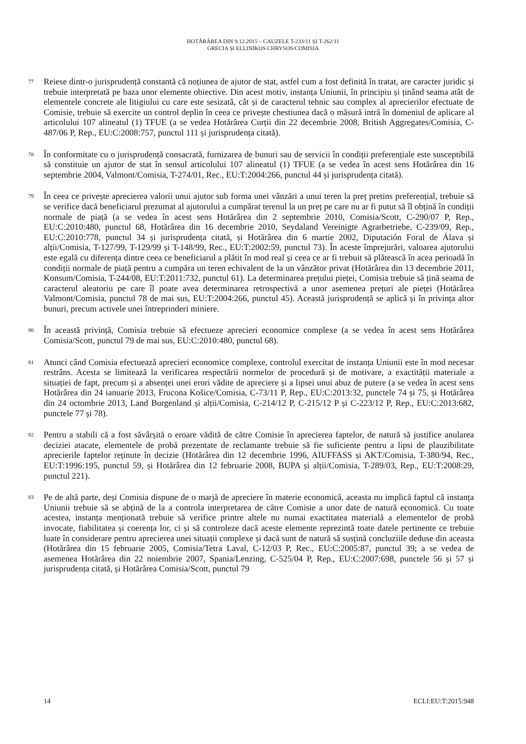HOTĂRÂREA DIN 9.12.2015 – CAUZELE T-233/11 ȘI T-262/11
GRECIA ȘI ELLINIKOS CHRYSOS/COMISIA
77
Reiese dintr-o jurisprudență constantă că noțiunea de ajutor de stat, astfel cum a fost definită în tratat, are caracter juridic și trebuie interpretată pe baza unor elemente obiective. Din acest motiv, instanța Uniunii, în principiu și ținând seama atât de elementele concrete ale litigiului cu care este sesizată, cât și de caracterul tehnic sau complex al aprecierilor efectuate de Comisie, trebuie să exercite un control deplin în ceea ce privește chestiunea dacă o măsură intră în domeniul de aplicare al articolului 107 alineatul (1) TFUE (a se vedea Hotărârea Curții din 22 decembrie 2008, British Aggregates/Comisia, C-487/06 P, Rep., EU:C:2008:757, punctul 111 și jurisprudența citată).
78
În conformitate cu o jurisprudență consacrată, furnizarea de bunuri sau de servicii în condiții preferențiale este susceptibilă să constituie un ajutor de stat în sensul articolului 107 alineatul (1) TFUE (a se vedea în acest sens Hotărârea din 16 septembrie 2004, Valmont/Comisia, T-274/01, Rec., EU:T:2004:266, punctul 44 și jurisprudența citată).
79
În ceea ce privește aprecierea valorii unui ajutor sub forma unei vânzări a unui teren la preț pretins preferențial, trebuie să se verifice dacă beneficiarul prezumat al ajutorului a cumpărat terenul la un preț pe care nu ar fi putut să îl obțină în condiții normale de piață (a se vedea în acest sens Hotărârea din 2 septembrie 2010, Comisia/Scott, C-290/07 P, Rep., EU:C:2010:480, punctul 68, Hotărârea din 16 decembrie 2010, Seydaland Vereinigte Agrarbetriebe, C-239/09, Rep., EU:C:2010:778, punctul 34 și jurisprudența citată, și Hotărârea din 6 martie 2002, Diputación Foral de Álava și alții/Comisia, T-127/99, T-129/99 și T-148/99, Rec., EU:T:2002:59, punctul 73). În aceste împrejurări, valoarea ajutorului este egală cu diferența dintre ceea ce beneficiarul a plătit în mod real și ceea ce ar fi trebuit să plătească în acea perioadă în condiții normale de piață pentru a cumpăra un teren echivalent de la un vânzător privat (Hotărârea din 13 decembrie 2011, Konsum/Comisia, T-244/08, EU:T:2011:732, punctul 61). La determinarea prețului pieței, Comisia trebuie să țină seama de caracterul aleatoriu pe care îl poate avea determinarea retrospectivă a unor asemenea prețuri ale pieței (Hotărârea Valmont/Comisia, punctul 78 de mai sus, EU:T:2004:266, punctul 45). Această jurisprudență se aplică și în privința altor bunuri, precum activele unei întreprinderi miniere.
80
În această privință, Comisia trebuie să efectueze aprecieri economice complexe (a se vedea în acest sens Hotărârea Comisia/Scott, punctul 79 de mai sus, EU:C:2010:480, punctul 68).
81
Atunci când Comisia efectuează aprecieri economice complexe, controlul exercitat de instanța Uniunii este în mod necesar restrâns. Acesta se limitează la verificarea respectării normelor de procedură și de motivare, a exactității materiale a situației de fapt, precum și a absenței unei erori vădite de apreciere și a lipsei unui abuz de putere (a se vedea în acest sens Hotărârea din 24 ianuarie 2013, Frucona Košice/Comisia, C-73/11 P, Rep., EU:C:2013:32, punctele 74 și 75, și Hotărârea din 24 octombrie 2013, Land Burgenland și alții/Comisia, C-214/12 P, C-215/12 P și C-223/12 P, Rep., EU:C:2013:682, punctele 77 și 78).
82
Pentru a stabili că a fost săvârșită o eroare vădită de către Comisie în aprecierea faptelor, de natură să justifice anularea deciziei atacate, elementele de probă prezentate de reclamante trebuie să fie suficiente pentru a lipsi de plauzibilitate aprecierile faptelor reținute în decizie (Hotărârea din 12 decembrie 1996, AIUFFASS și AKT/Comisia, T-380/94, Rec., EU:T:1996:195, punctul 59, și Hotărârea din 12 februarie 2008, BUPA și alții/Comisia, T-289/03, Rep., EU:T:2008:29, punctul 221).
83
Pe de altă parte, deși Comisia dispune de o marjă de apreciere în materie economică, aceasta nu implică faptul că instanța Uniunii trebuie să se abțină de la a controla interpretarea de către Comisie a unor date de natură economică. Cu toate acestea, instanța menționată trebuie să verifice printre altele nu numai exactitatea materială a elementelor de probă invocate, fiabilitatea și coerența lor, ci și să controleze dacă aceste elemente reprezintă toate datele pertinente ce trebuie luate în considerare pentru aprecierea unei situații complexe și dacă sunt de natură să susțină concluziile deduse din aceasta (Hotărârea din 15 februarie 2005, Comisia/Tetra Laval, C-12/03 P, Rec., EU:C:2005:87, punctul 39; a se vedea de asemenea Hotărârea din 22 noiembrie 2007, Spania/Lenzing, C-525/04 P, Rep., EU:C:2007:698, punctele 56 și 57 și jurisprudența citată, și Hotărârea Comisia/Scott, punctul 79
14 ECLI:EU:T:2015:948